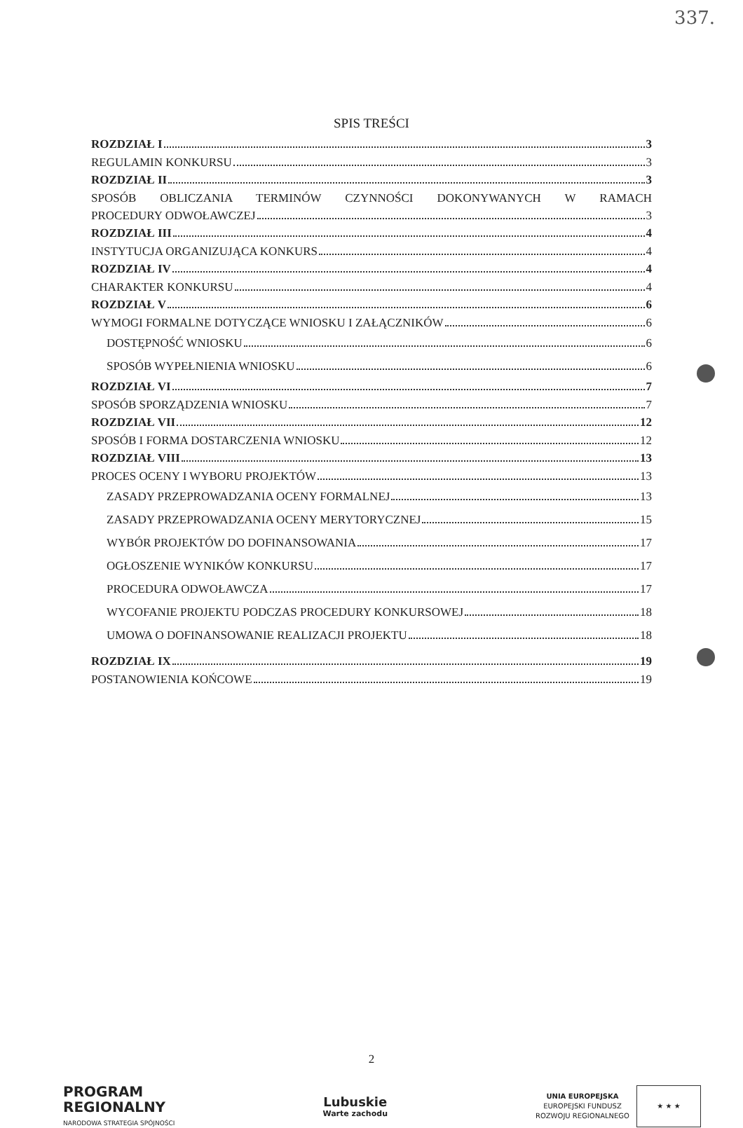337.
SPIS TREŚCI
ROZDZIAŁ I 3
REGULAMIN KONKURSU 3
ROZDZIAŁ II 3
SPOSÓB OBLICZANIA TERMINÓW CZYNNOŚCI DOKONYWANYCH W RAMACH
PROCEDURY ODWOŁAWCZEJ 3
ROZDZIAŁ III 4
INSTYTUCJA ORGANIZUJĄCA KONKURS 4
ROZDZIAŁ IV 4
CHARAKTER KONKURSU 4
ROZDZIAŁ V 6
WYMOGI FORMALNE DOTYCZĄCE WNIOSKU I ZAŁĄCZNIKÓW 6
DOSTĘPNOŚĆ WNIOSKU 6
SPOSÓB WYPEŁNIENIA WNIOSKU 6
ROZDZIAŁ VI 7
SPOSÓB SPORZĄDZENIA WNIOSKU 7
ROZDZIAŁ VII 12
SPOSÓB I FORMA DOSTARCZENIA WNIOSKU 12
ROZDZIAŁ VIII 13
PROCES OCENY I WYBORU PROJEKTÓW 13
ZASADY PRZEPROWADZANIA OCENY FORMALNEJ 13
ZASADY PRZEPROWADZANIA OCENY MERYTORYCZNEJ 15
WYBÓR PROJEKTÓW DO DOFINANSOWANIA 17
OGŁOSZENIE WYNIKÓW KONKURSU 17
PROCEDURA ODWOŁAWCZA 17
WYCOFANIE PROJEKTU PODCZAS PROCEDURY KONKURSOWEJ 18
UMOWA O DOFINANSOWANIE REALIZACJI PROJEKTU 18
ROZDZIAŁ IX 19
POSTANOWIENIA KOŃCOWE 19
2
PROGRAM
REGIONALNY
NARODOWA STRATEGIA SPÓJNOŚCI
Lubuskie
Warte zachodu
UNIA EUROPEJSKA
EUROPEJSKI FUNDUSZ
ROZWOJU REGIONALNEGO ★ ★ ★